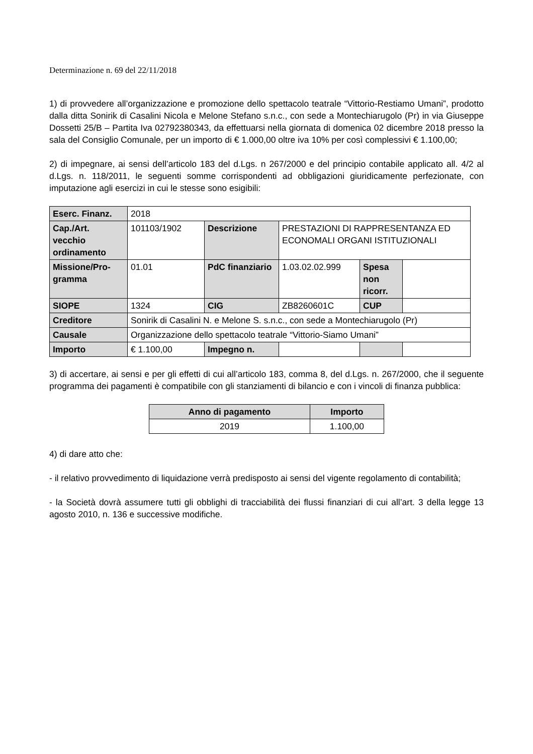Determinazione n. 69 del 22/11/2018
1) di provvedere all’organizzazione e promozione dello spettacolo teatrale “Vittorio-Restiamo Umani”, prodotto dalla ditta Sonirik di Casalini Nicola e Melone Stefano s.n.c., con sede a Montechiarugolo (Pr) in via Giuseppe Dossetti 25/B – Partita Iva 02792380343, da effettuarsi nella giornata di domenica 02 dicembre 2018 presso la sala del Consiglio Comunale, per un importo di € 1.000,00 oltre iva 10% per così complessivi € 1.100,00;
2) di impegnare, ai sensi dell’articolo 183 del d.Lgs. n 267/2000 e del principio contabile applicato all. 4/2 al d.Lgs. n. 118/2011, le seguenti somme corrispondenti ad obbligazioni giuridicamente perfezionate, con imputazione agli esercizi in cui le stesse sono esigibili:
| Eserc. Finanz. | 2018 | | | | |
| Cap./Art. vecchio ordinamento | 101103/1902 | Descrizione | PRESTAZIONI DI RAPPRESENTANZA ED ECONOMALI ORGANI ISTITUZIONALI | | |
| Missione/Pro-gramma | 01.01 | PdC finanziario | 1.03.02.02.999 | Spesa non ricorr. | |
| SIOPE | 1324 | CIG | ZB8260601C | CUP | |
| Creditore | Sonirik di Casalini N. e Melone S. s.n.c., con sede a Montechiarugolo (Pr) | | | | |
| Causale | Organizzazione dello spettacolo teatrale “Vittorio-Siamo Umani” | | | | |
| Importo | € 1.100,00 | Impegno n. | | | |
3) di accertare, ai sensi e per gli effetti di cui all’articolo 183, comma 8, del d.Lgs. n. 267/2000, che il seguente programma dei pagamenti è compatibile con gli stanziamenti di bilancio e con i vincoli di finanza pubblica:
| Anno di pagamento | Importo |
| 2019 | 1.100,00 |
4) di dare atto che:
- il relativo provvedimento di liquidazione verrà predisposto ai sensi del vigente regolamento di contabilità;
- la Società dovrà assumere tutti gli obblighi di tracciabilità dei flussi finanziari di cui all’art. 3 della legge 13 agosto 2010, n. 136 e successive modifiche.